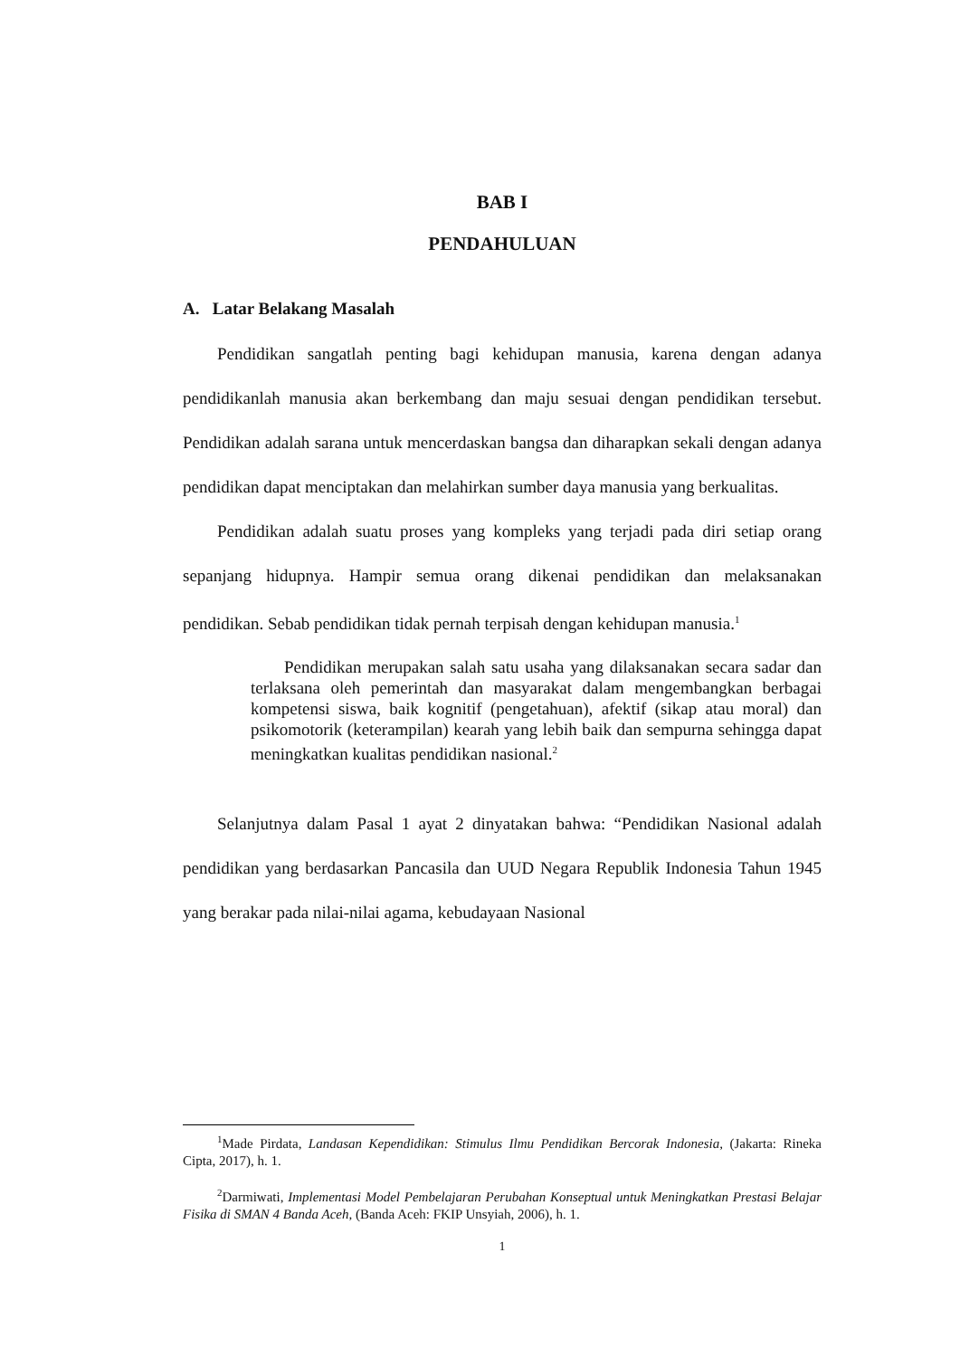BAB I
PENDAHULUAN
A. Latar Belakang Masalah
Pendidikan sangatlah penting bagi kehidupan manusia, karena dengan adanya pendidikanlah manusia akan berkembang dan maju sesuai dengan pendidikan tersebut. Pendidikan adalah sarana untuk mencerdaskan bangsa dan diharapkan sekali dengan adanya pendidikan dapat menciptakan dan melahirkan sumber daya manusia yang berkualitas.
Pendidikan adalah suatu proses yang kompleks yang terjadi pada diri setiap orang sepanjang hidupnya. Hampir semua orang dikenai pendidikan dan melaksanakan pendidikan. Sebab pendidikan tidak pernah terpisah dengan kehidupan manusia.<sup>1</sup>
Pendidikan merupakan salah satu usaha yang dilaksanakan secara sadar dan terlaksana oleh pemerintah dan masyarakat dalam mengembangkan berbagai kompetensi siswa, baik kognitif (pengetahuan), afektif (sikap atau moral) dan psikomotorik (keterampilan) kearah yang lebih baik dan sempurna sehingga dapat meningkatkan kualitas pendidikan nasional.<sup>2</sup>
Selanjutnya dalam Pasal 1 ayat 2 dinyatakan bahwa: “Pendidikan Nasional adalah pendidikan yang berdasarkan Pancasila dan UUD Negara Republik Indonesia Tahun 1945 yang berakar pada nilai-nilai agama, kebudayaan Nasional
<sup>1</sup> Made Pirdata, Landasan Kependidikan: Stimulus Ilmu Pendidikan Bercorak Indonesia, (Jakarta: Rineka Cipta, 2017), h. 1.
<sup>2</sup> Darmiwati, Implementasi Model Pembelajaran Perubahan Konseptual untuk Meningkatkan Prestasi Belajar Fisika di SMAN 4 Banda Aceh, (Banda Aceh: FKIP Unsyiah, 2006), h. 1.
1